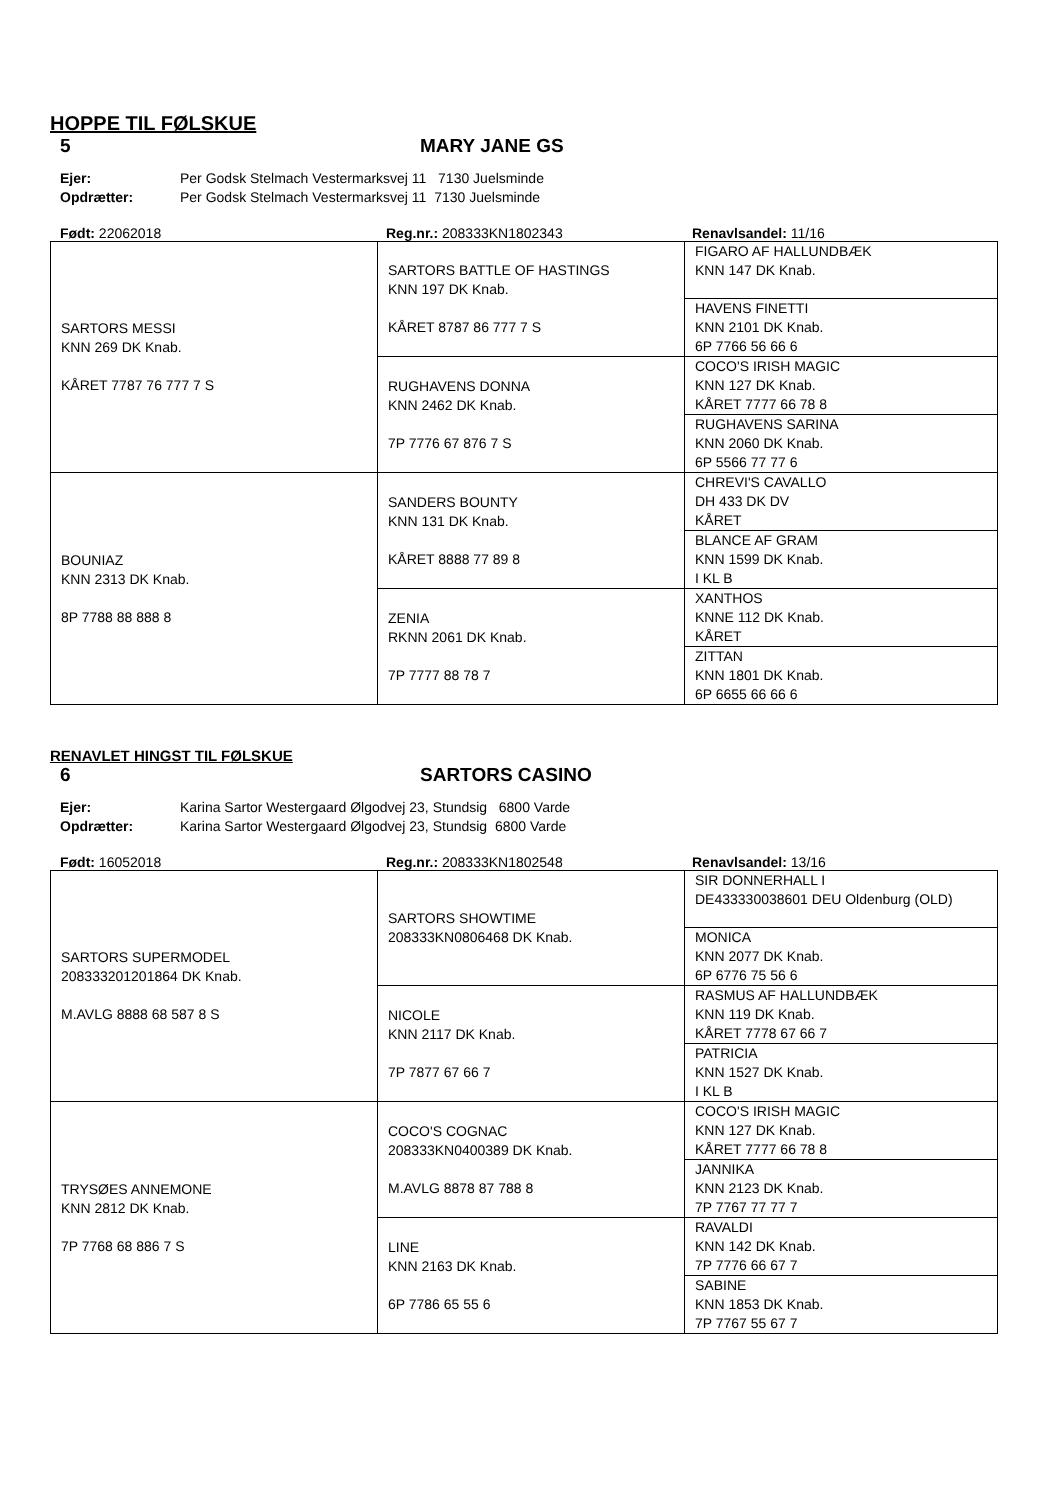HOPPE TIL FØLSKUE
5 MARY JANE GS
Ejer: Per Godsk Stelmach Vestermarksvej 11 7130 Juelsminde Opdrætter: Per Godsk Stelmach Vestermarksvej 11 7130 Juelsminde
Født: 22062018 Reg.nr.: 208333KN1802343 Renavlsandel: 11/16
| SARTORS MESSI KNN 269 DK Knab. KÅRET 7787 76 777 7 S | SARTORS BATTLE OF HASTINGS KNN 197 DK Knab. KÅRET 8787 86 777 7 S | FIGARO AF HALLUNDBÆK KNN 147 DK Knab. |
| | | HAVENS FINETTI KNN 2101 DK Knab. 6P 7766 56 66 6 |
| | RUGHAVENS DONNA KNN 2462 DK Knab. 7P 7776 67 876 7 S | COCO'S IRISH MAGIC KNN 127 DK Knab. KÅRET 7777 66 78 8 |
| | | RUGHAVENS SARINA KNN 2060 DK Knab. 6P 5566 77 77 6 |
| BOUNIAZ KNN 2313 DK Knab. 8P 7788 88 888 8 | SANDERS BOUNTY KNN 131 DK Knab. KÅRET 8888 77 89 8 | CHREVI'S CAVALLO DH 433 DK DV KÅRET |
| | | BLANCE AF GRAM KNN 1599 DK Knab. I KL B |
| | ZENIA RKNN 2061 DK Knab. 7P 7777 88 78 7 | XANTHOS KNNE 112 DK Knab. KÅRET |
| | | ZITTAN KNN 1801 DK Knab. 6P 6655 66 66 6 |
RENAVLET HINGST TIL FØLSKUE
6 SARTORS CASINO
Ejer: Karina Sartor Westergaard Ølgodvej 23, Stundsig 6800 Varde Opdrætter: Karina Sartor Westergaard Ølgodvej 23, Stundsig 6800 Varde
Født: 16052018 Reg.nr.: 208333KN1802548 Renavlsandel: 13/16
| SARTORS SUPERMODEL 208333201201864 DK Knab. M.AVLG 8888 68 587 8 S | SARTORS SHOWTIME 208333KN0806468 DK Knab. | SIR DONNERHALL I DE433330038601 DEU Oldenburg (OLD) |
| | | MONICA KNN 2077 DK Knab. 6P 6776 75 56 6 |
| | NICOLE KNN 2117 DK Knab. 7P 7877 67 66 7 | RASMUS AF HALLUNDBÆK KNN 119 DK Knab. KÅRET 7778 67 66 7 |
| | | PATRICIA KNN 1527 DK Knab. I KL B |
| TRYSØES ANNEMONE KNN 2812 DK Knab. 7P 7768 68 886 7 S | COCO'S COGNAC 208333KN0400389 DK Knab. M.AVLG 8878 87 788 8 | COCO'S IRISH MAGIC KNN 127 DK Knab. KÅRET 7777 66 78 8 |
| | | JANNIKA KNN 2123 DK Knab. 7P 7767 77 77 7 |
| | LINE KNN 2163 DK Knab. 6P 7786 65 55 6 | RAVALDI KNN 142 DK Knab. 7P 7776 66 67 7 |
| | | SABINE KNN 1853 DK Knab. 7P 7767 55 67 7 |